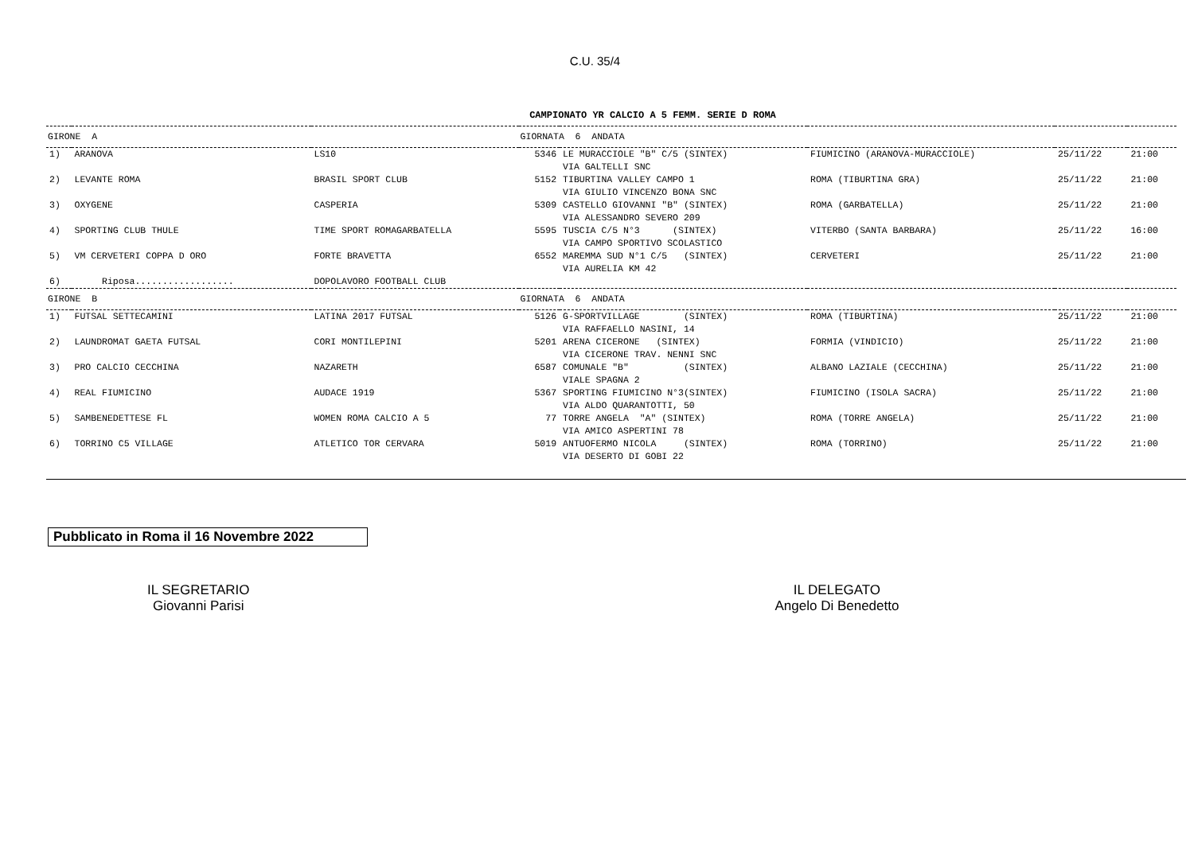C.U. 35/4
CAMPIONATO YR CALCIO A 5 FEMM. SERIE D ROMA
| GIRONE A | | | GIORNATA 6 ANDATA | | | | |
| 1) | ARANOVA | LS10 | 5346 | LE MURACCIOLE "B" C/5 (SINTEX) VIA GALTELLI SNC | FIUMICINO (ARANOVA-MURACCIOLE) | 25/11/22 | 21:00 |
| 2) | LEVANTE ROMA | BRASIL SPORT CLUB | 5152 | TIBURTINA VALLEY CAMPO 1 VIA GIULIO VINCENZO BONA SNC | ROMA (TIBURTINA GRA) | 25/11/22 | 21:00 |
| 3) | OXYGENE | CASPERIA | 5309 | CASTELLO GIOVANNI "B" (SINTEX) VIA ALESSANDRO SEVERO 209 | ROMA (GARBATELLA) | 25/11/22 | 21:00 |
| 4) | SPORTING CLUB THULE | TIME SPORT ROMAGARBATELLA | 5595 | TUSCIA C/5 N°3 (SINTEX) VIA CAMPO SPORTIVO SCOLASTICO | VITERBO (SANTA BARBARA) | 25/11/22 | 16:00 |
| 5) | VM CERVETERI COPPA D ORO | FORTE BRAVETTA | 6552 | MAREMMA SUD N°1 C/5 (SINTEX) VIA AURELIA KM 42 | CERVETERI | 25/11/22 | 21:00 |
| 6) | Riposa.................. | DOPOLAVORO FOOTBALL CLUB | | | | | |
| GIRONE B | | | GIORNATA 6 ANDATA | | | | |
| 1) | FUTSAL SETTECAMINI | LATINA 2017 FUTSAL | 5126 | G-SPORTVILLAGE (SINTEX) VIA RAFFAELLO NASINI, 14 | ROMA (TIBURTINA) | 25/11/22 | 21:00 |
| 2) | LAUNDROMAT GAETA FUTSAL | CORI MONTILEPINI | 5201 | ARENA CICERONE (SINTEX) VIA CICERONE TRAV. NENNI SNC | FORMIA (VINDICIO) | 25/11/22 | 21:00 |
| 3) | PRO CALCIO CECCHINA | NAZARETH | 6587 | COMUNALE "B" (SINTEX) VIALE SPAGNA 2 | ALBANO LAZIALE (CECCHINA) | 25/11/22 | 21:00 |
| 4) | REAL FIUMICINO | AUDACE 1919 | 5367 | SPORTING FIUMICINO N°3(SINTEX) VIA ALDO QUARANTOTTI, 50 | FIUMICINO (ISOLA SACRA) | 25/11/22 | 21:00 |
| 5) | SAMBENEDETTESE FL | WOMEN ROMA CALCIO A 5 | 77 | TORRE ANGELA "A" (SINTEX) VIA AMICO ASPERTINI 78 | ROMA (TORRE ANGELA) | 25/11/22 | 21:00 |
| 6) | TORRINO C5 VILLAGE | ATLETICO TOR CERVARA | 5019 | ANTUOFERMO NICOLA (SINTEX) VIA DESERTO DI GOBI 22 | ROMA (TORRINO) | 25/11/22 | 21:00 |
Pubblicato in Roma il 16 Novembre 2022
IL SEGRETARIO
Giovanni Parisi
IL DELEGATO
Angelo Di Benedetto